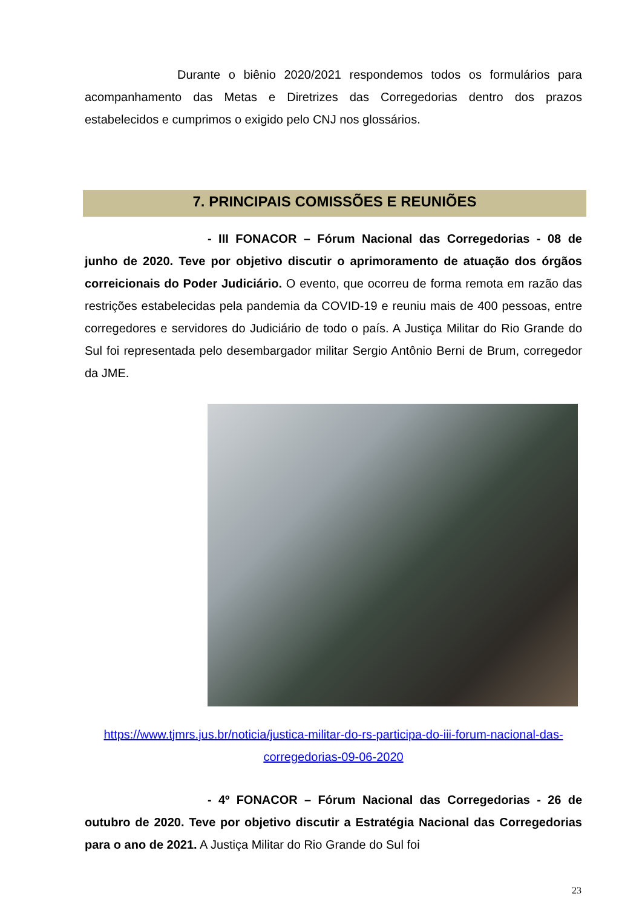Durante o biênio 2020/2021 respondemos todos os formulários para acompanhamento das Metas e Diretrizes das Corregedorias dentro dos prazos estabelecidos e cumprimos o exigido pelo CNJ nos glossários.
7. PRINCIPAIS COMISSÕES E REUNIÕES
- III FONACOR – Fórum Nacional das Corregedorias - 08 de junho de 2020. Teve por objetivo discutir o aprimoramento de atuação dos órgãos correicionais do Poder Judiciário. O evento, que ocorreu de forma remota em razão das restrições estabelecidas pela pandemia da COVID-19 e reuniu mais de 400 pessoas, entre corregedores e servidores do Judiciário de todo o país. A Justiça Militar do Rio Grande do Sul foi representada pelo desembargador militar Sergio Antônio Berni de Brum, corregedor da JME.
https://www.tjmrs.jus.br/noticia/justica-militar-do-rs-participa-do-iii-forum-nacional-das-corregedorias-09-06-2020
- 4º FONACOR – Fórum Nacional das Corregedorias - 26 de outubro de 2020. Teve por objetivo discutir a Estratégia Nacional das Corregedorias para o ano de 2021. A Justiça Militar do Rio Grande do Sul foi
23